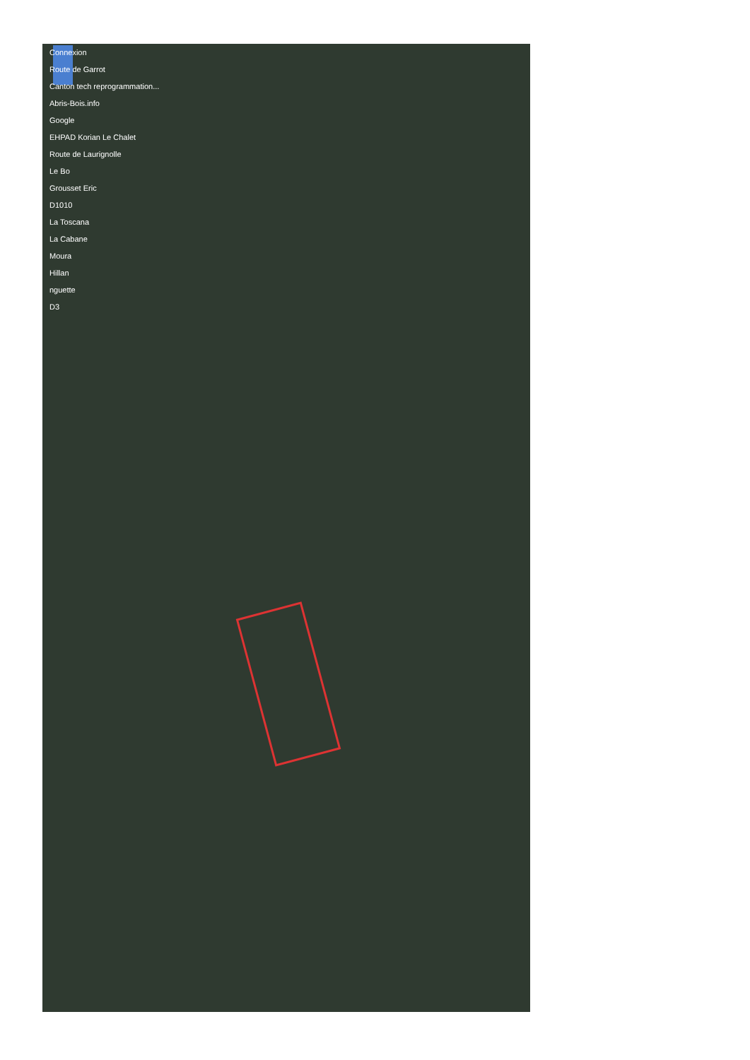Connexion
Route de Garrot
Canton tech reprogrammation...
Abris-Bois.info
Google
EHPAD Korian Le Chalet
Route de Laurignolle
Le Bo
Grousset Eric
D1010
La Toscana
La Cabane
Moura
Hillan
nguette
D3